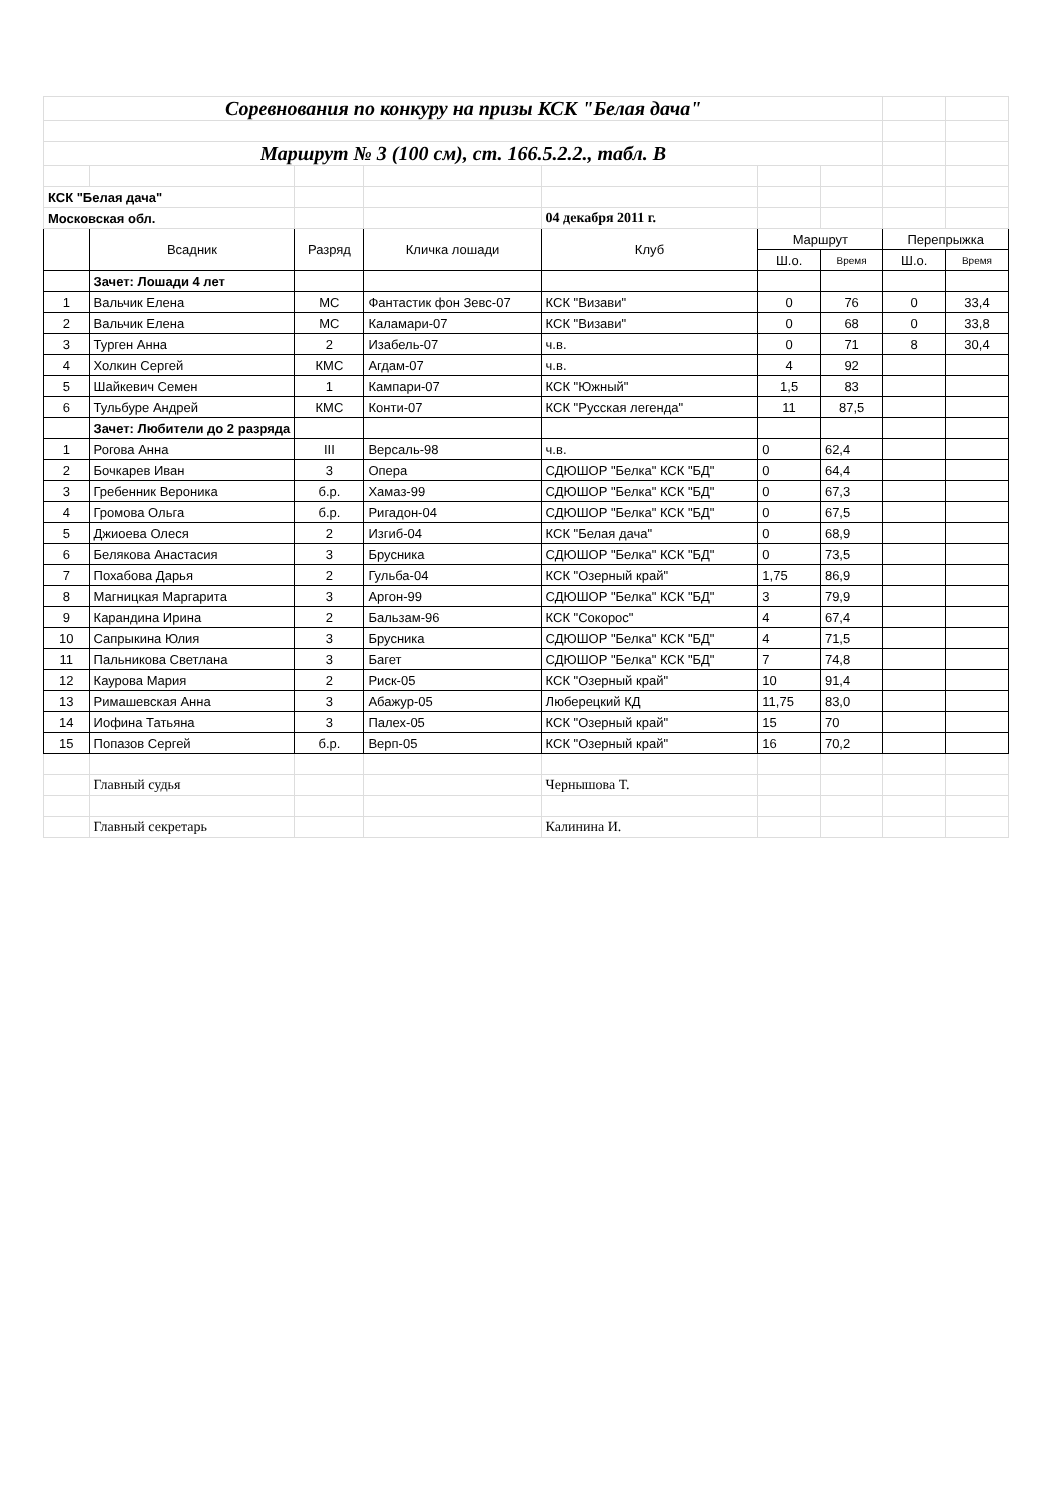| Соревнования по конкуру на призы КСК "Белая дача" | | | | | | | | |
| Маршрут № 3 (100 см), ст. 166.5.2.2., табл. B | | | | | | | | |
| КСК "Белая дача" | | | | | | | | |
| Московская обл. | | | | 04 декабря 2011 г. | | | | |
| | Всадник | Разряд | Кличка лошади | Клуб | Маршрут | | Перепрыжка | |
| | | | | | Ш.о. | Время | Ш.о. | Время |
| | Зачет: Лошади 4 лет | | | | | | | |
| 1 | Вальчик Елена | МС | Фантастик фон Зевс-07 | КСК "Визави" | 0 | 76 | 0 | 33,4 |
| 2 | Вальчик Елена | МС | Каламари-07 | КСК "Визави" | 0 | 68 | 0 | 33,8 |
| 3 | Турген Анна | 2 | Изабель-07 | ч.в. | 0 | 71 | 8 | 30,4 |
| 4 | Холкин Сергей | КМС | Агдам-07 | ч.в. | 4 | 92 | | |
| 5 | Шайкевич Семен | 1 | Кампари-07 | КСК "Южный" | 1,5 | 83 | | |
| 6 | Тульбуре Андрей | КМС | Конти-07 | КСК "Русская легенда" | 11 | 87,5 | | |
| | Зачет: Любители до 2 разряда | | | | | | | |
| 1 | Рогова Анна | III | Версаль-98 | ч.в. | 0 | 62,4 | | |
| 2 | Бочкарев Иван | 3 | Опера | СДЮШОР "Белка" КСК "БД" | 0 | 64,4 | | |
| 3 | Гребенник Вероника | б.р. | Хамаз-99 | СДЮШОР "Белка" КСК "БД" | 0 | 67,3 | | |
| 4 | Громова Ольга | б.р. | Ригадон-04 | СДЮШОР "Белка" КСК "БД" | 0 | 67,5 | | |
| 5 | Джиоева Олеся | 2 | Изгиб-04 | КСК "Белая дача" | 0 | 68,9 | | |
| 6 | Белякова Анастасия | 3 | Брусника | СДЮШОР "Белка" КСК "БД" | 0 | 73,5 | | |
| 7 | Похабова Дарья | 2 | Гульба-04 | КСК "Озерный край" | 1,75 | 86,9 | | |
| 8 | Магницкая Маргарита | 3 | Аргон-99 | СДЮШОР "Белка" КСК "БД" | 3 | 79,9 | | |
| 9 | Карандина Ирина | 2 | Бальзам-96 | КСК "Сокорос" | 4 | 67,4 | | |
| 10 | Сапрыкина Юлия | 3 | Брусника | СДЮШОР "Белка" КСК "БД" | 4 | 71,5 | | |
| 11 | Пальникова Светлана | 3 | Багет | СДЮШОР "Белка" КСК "БД" | 7 | 74,8 | | |
| 12 | Каурова Мария | 2 | Риск-05 | КСК "Озерный край" | 10 | 91,4 | | |
| 13 | Римашевская Анна | 3 | Абажур-05 | Люберецкий КД | 11,75 | 83,0 | | |
| 14 | Иофина Татьяна | 3 | Палех-05 | КСК "Озерный край" | 15 | 70 | | |
| 15 | Попазов Сергей | б.р. | Верп-05 | КСК "Озерный край" | 16 | 70,2 | | |
| | Главный судья | | | Чернышова Т. | | | | |
| | Главный секретарь | | | Калинина И. | | | | |